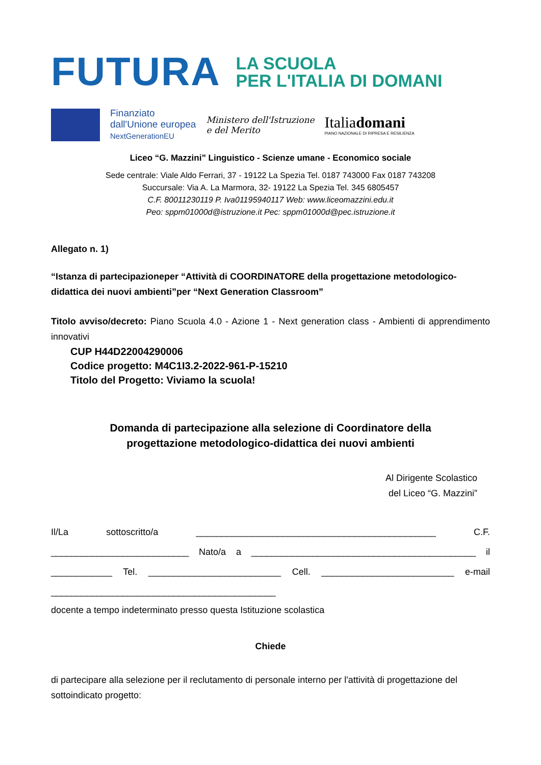FUTURA
LA SCUOLA
PER L'ITALIA DI DOMANI
Finanziato
dall'Unione europea
NextGenerationEU
Ministero dell'Istruzione
e del Merito
Italiadomani
PIANO NAZIONALE DI RIPRESA E RESILIENZA
Liceo “G. Mazzini” Linguistico - Scienze umane - Economico sociale
Sede centrale: Viale Aldo Ferrari, 37 - 19122 La Spezia Tel. 0187 743000 Fax 0187 743208
Succursale: Via A. La Marmora, 32- 19122 La Spezia Tel. 345 6805457
C.F. 80011230119 P. Iva01195940117 Web: www.liceomazzini.edu.it
Peo: sppm01000d@istruzione.it Pec: sppm01000d@pec.istruzione.it
Allegato n. 1)
“Istanza di partecipazioneper “Attività di COORDINATORE della progettazione metodologico-didattica dei nuovi ambienti”per “Next Generation Classroom”
Titolo avviso/decreto: Piano Scuola 4.0 - Azione 1 - Next generation class - Ambienti di apprendimento innovativi
CUP H44D22004290006
Codice progetto: M4C1I3.2-2022-961-P-15210
Titolo del Progetto: Viviamo la scuola!
Domanda di partecipazione alla selezione di Coordinatore della
progettazione metodologico-didattica dei nuovi ambienti
Al Dirigente Scolastico
del Liceo “G. Mazzini”
Il/La sottoscritto/a _______________________________________________ C.F. ___________________________ Nato/a a ____________________________________________ il ____________ Tel. __________________________ Cell. __________________________ e-mail ____________________________________________
docente a tempo indeterminato presso questa Istituzione scolastica
Chiede
di partecipare alla selezione per il reclutamento di personale interno per l'attività di progettazione del sottoindicato progetto: